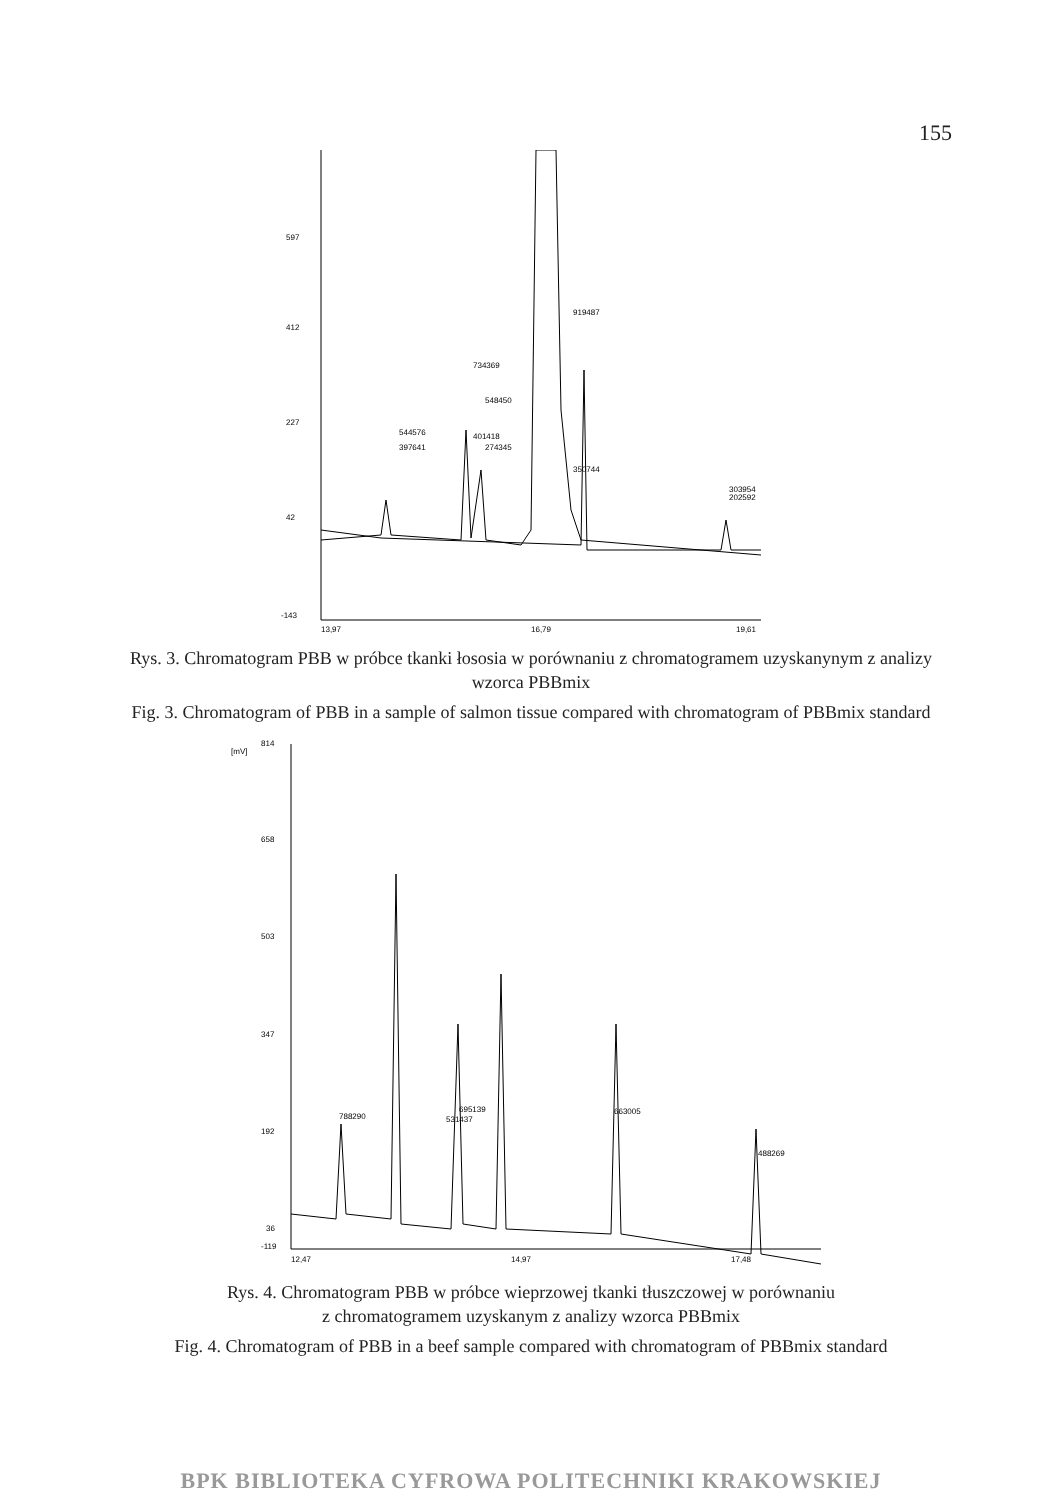155
597
412
227
42
-143
13,97
16,79
19,61
544576
397641
734369
548450
401418
274345
919487
350744
303954
202592
Rys. 3. Chromatogram PBB w próbce tkanki łososia w porównaniu z chromatogramem uzyskanynym z analizy wzorca PBBmix
Fig. 3. Chromatogram of PBB in a sample of salmon tissue compared with chromatogram of PBBmix standard
[mV]
814
658
503
347
192
36
-119
12,47
14,97
17,48
788290
695139
531437
663005
488269
Rys. 4. Chromatogram PBB w próbce wieprzowej tkanki tłuszczowej w porównaniu
z chromatogramem uzyskanym z analizy wzorca PBBmix
Fig. 4. Chromatogram of PBB in a beef sample compared with chromatogram of PBBmix standard
BPK BIBLIOTEKA CYFROWA POLITECHNIKI KRAKOWSKIEJ